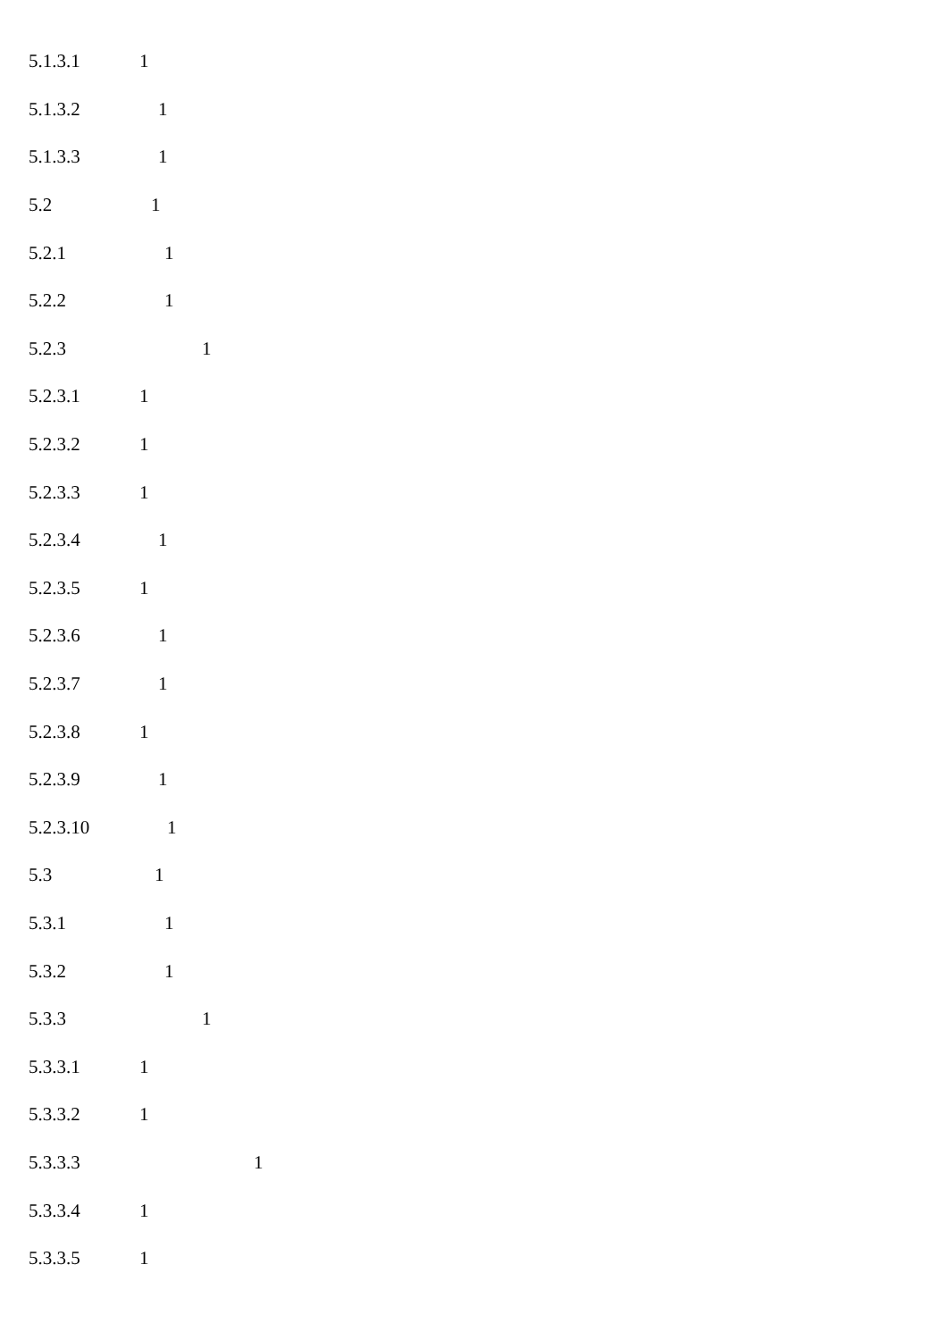5.1.3.1 1
5.1.3.2 1
5.1.3.3 1
5.2 1
5.2.1 1
5.2.2 1
5.2.3 1
5.2.3.1 1
5.2.3.2 1
5.2.3.3 1
5.2.3.4 1
5.2.3.5 1
5.2.3.6 1
5.2.3.7 1
5.2.3.8 1
5.2.3.9 1
5.2.3.10 1
5.3 1
5.3.1 1
5.3.2 1
5.3.3 1
5.3.3.1 1
5.3.3.2 1
5.3.3.3 1
5.3.3.4 1
5.3.3.5 1